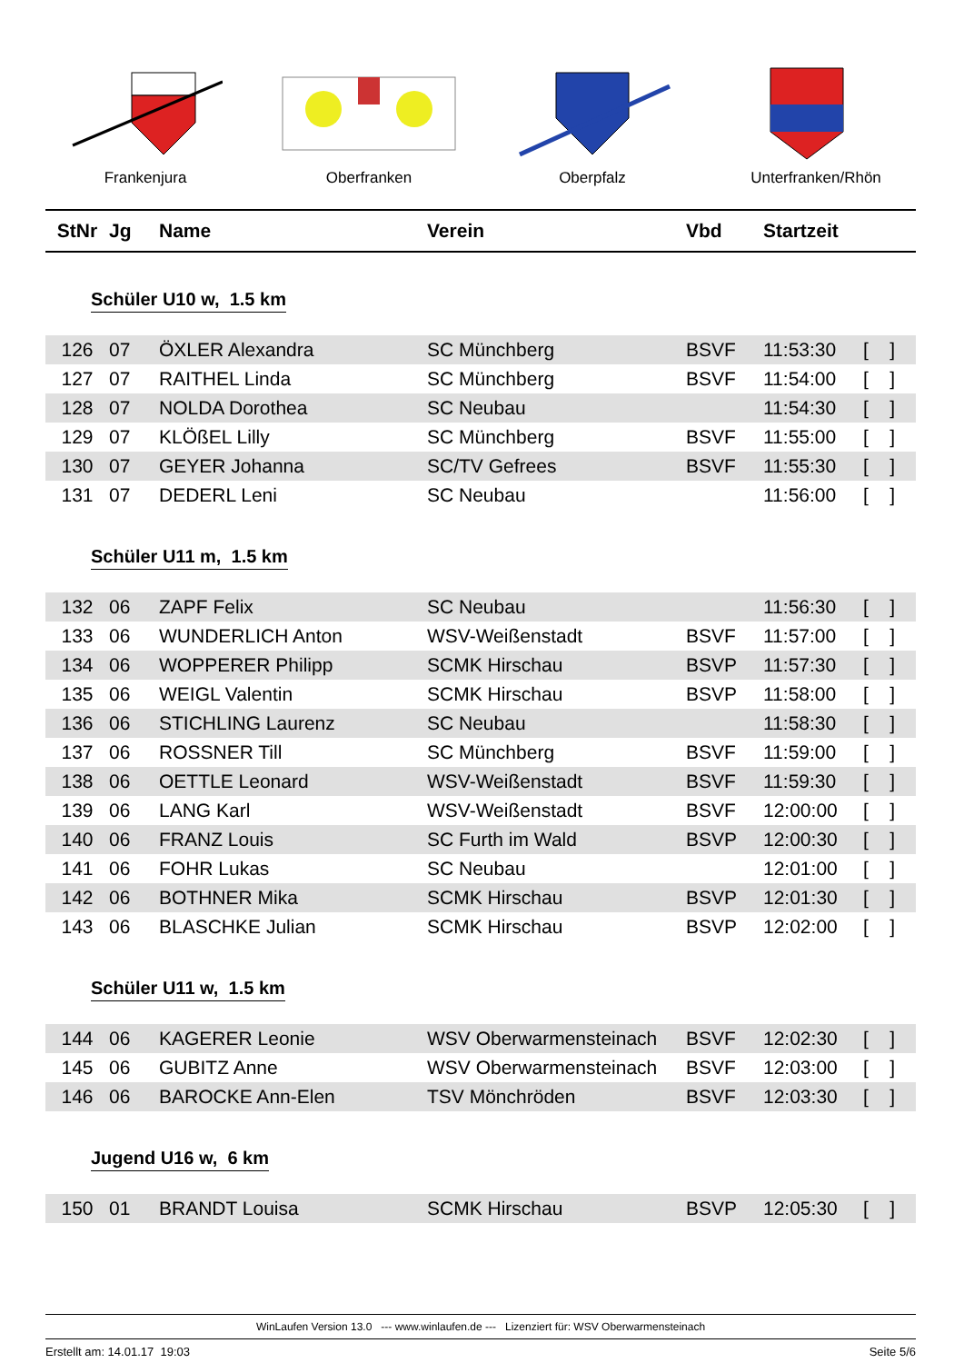Frankenjura Oberfranken Oberpfalz Unterfranken/Rhön
| StNr | Jg | Name | Verein | Vbd | Startzeit | |
| --- | --- | --- | --- | --- | --- | --- |
Schüler U10 w, 1.5 km
| 126 | 07 | ÖXLER Alexandra | SC Münchberg | BSVF | 11:53:30 | [ ] |
| 127 | 07 | RAITHEL Linda | SC Münchberg | BSVF | 11:54:00 | [ ] |
| 128 | 07 | NOLDA Dorothea | SC Neubau | | 11:54:30 | [ ] |
| 129 | 07 | KLÖßEL Lilly | SC Münchberg | BSVF | 11:55:00 | [ ] |
| 130 | 07 | GEYER Johanna | SC/TV Gefrees | BSVF | 11:55:30 | [ ] |
| 131 | 07 | DEDERL Leni | SC Neubau | | 11:56:00 | [ ] |
Schüler U11 m, 1.5 km
| 132 | 06 | ZAPF Felix | SC Neubau | | 11:56:30 | [ ] |
| 133 | 06 | WUNDERLICH Anton | WSV-Weißenstadt | BSVF | 11:57:00 | [ ] |
| 134 | 06 | WOPPERER Philipp | SCMK Hirschau | BSVP | 11:57:30 | [ ] |
| 135 | 06 | WEIGL Valentin | SCMK Hirschau | BSVP | 11:58:00 | [ ] |
| 136 | 06 | STICHLING Laurenz | SC Neubau | | 11:58:30 | [ ] |
| 137 | 06 | ROSSNER Till | SC Münchberg | BSVF | 11:59:00 | [ ] |
| 138 | 06 | OETTLE Leonard | WSV-Weißenstadt | BSVF | 11:59:30 | [ ] |
| 139 | 06 | LANG Karl | WSV-Weißenstadt | BSVF | 12:00:00 | [ ] |
| 140 | 06 | FRANZ Louis | SC Furth im Wald | BSVP | 12:00:30 | [ ] |
| 141 | 06 | FOHR Lukas | SC Neubau | | 12:01:00 | [ ] |
| 142 | 06 | BOTHNER Mika | SCMK Hirschau | BSVP | 12:01:30 | [ ] |
| 143 | 06 | BLASCHKE Julian | SCMK Hirschau | BSVP | 12:02:00 | [ ] |
Schüler U11 w, 1.5 km
| 144 | 06 | KAGERER Leonie | WSV Oberwarmensteinach | BSVF | 12:02:30 | [ ] |
| 145 | 06 | GUBITZ Anne | WSV Oberwarmensteinach | BSVF | 12:03:00 | [ ] |
| 146 | 06 | BAROCKE Ann-Elen | TSV Mönchröden | BSVF | 12:03:30 | [ ] |
Jugend U16 w, 6 km
| 150 | 01 | BRANDT Louisa | SCMK Hirschau | BSVP | 12:05:30 | [ ] |
WinLaufen Version 13.0 --- www.winlaufen.de --- Lizenziert für: WSV Oberwarmensteinach
Erstellt am: 14.01.17 19:03 Seite 5/6